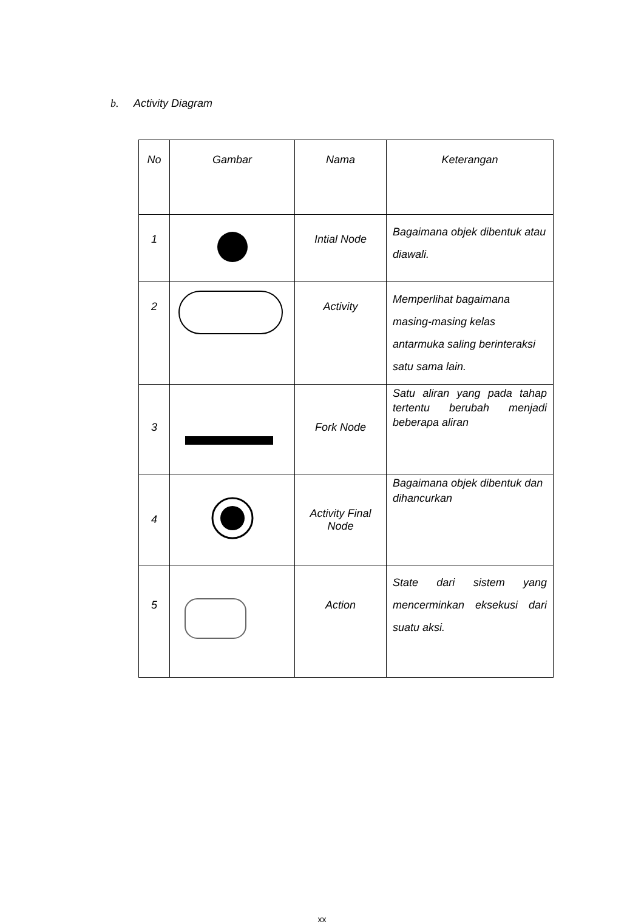b. Activity Diagram
| No | Gambar | Nama | Keterangan |
| --- | --- | --- | --- |
| 1 | | Intial Node | Bagaimana objek dibentuk atau diawali. |
| 2 | | Activity | Memperlihat bagaimana masing-masing kelas antarmuka saling berinteraksi satu sama lain. |
| 3 | | Fork Node | Satu aliran yang pada tahap tertentu berubah menjadi beberapa aliran |
| 4 | | Activity Final Node | Bagaimana objek dibentuk dan dihancurkan |
| 5 | | Action | State dari sistem yang mencerminkan eksekusi dari suatu aksi. |
xx